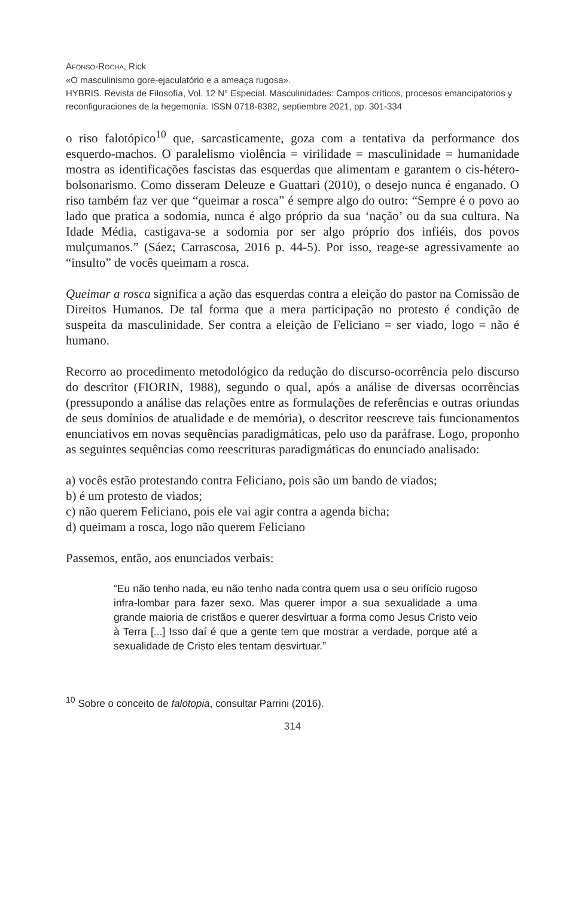AFONSO-ROCHA, Rick
«O masculinismo gore-ejaculatório e a ameaça rugosa».
HYBRIS. Revista de Filosofía, Vol. 12 N° Especial. Masculinidades: Campos críticos, procesos emancipatorios y reconfiguraciones de la hegemonía. ISSN 0718-8382, septiembre 2021, pp. 301-334
o riso falotópico<sup>10</sup> que, sarcasticamente, goza com a tentativa da performance dos esquerdo-machos. O paralelismo violência = virilidade = masculinidade = humanidade mostra as identificações fascistas das esquerdas que alimentam e garantem o cis-hétero-bolsonarismo. Como disseram Deleuze e Guattari (2010), o desejo nunca é enganado. O riso também faz ver que “queimar a rosca” é sempre algo do outro: “Sempre é o povo ao lado que pratica a sodomia, nunca é algo próprio da sua ‘nação’ ou da sua cultura. Na Idade Média, castigava-se a sodomia por ser algo próprio dos infiéis, dos povos mulçumanos.” (Sáez; Carrascosa, 2016 p. 44-5). Por isso, reage-se agressivamente ao “insulto” de vocês queimam a rosca.
Queimar a rosca significa a ação das esquerdas contra a eleição do pastor na Comissão de Direitos Humanos. De tal forma que a mera participação no protesto é condição de suspeita da masculinidade. Ser contra a eleição de Feliciano = ser viado, logo = não é humano.
Recorro ao procedimento metodológico da redução do discurso-ocorrência pelo discurso do descritor (FIORIN, 1988), segundo o qual, após a análise de diversas ocorrências (pressupondo a análise das relações entre as formulações de referências e outras oriundas de seus domínios de atualidade e de memória), o descritor reescreve tais funcionamentos enunciativos em novas sequências paradigmáticas, pelo uso da paráfrase. Logo, proponho as seguintes sequências como reescrituras paradigmáticas do enunciado analisado:
a) vocês estão protestando contra Feliciano, pois são um bando de viados;
b) é um protesto de viados;
c) não querem Feliciano, pois ele vai agir contra a agenda bicha;
d) queimam a rosca, logo não querem Feliciano
Passemos, então, aos enunciados verbais:
“Eu não tenho nada, eu não tenho nada contra quem usa o seu orifício rugoso infra-lombar para fazer sexo. Mas querer impor a sua sexualidade a uma grande maioria de cristãos e querer desvirtuar a forma como Jesus Cristo veio à Terra [...] Isso daí é que a gente tem que mostrar a verdade, porque até a sexualidade de Cristo eles tentam desvirtuar.”
<sup>10</sup> Sobre o conceito de falotopia, consultar Parrini (2016).
314